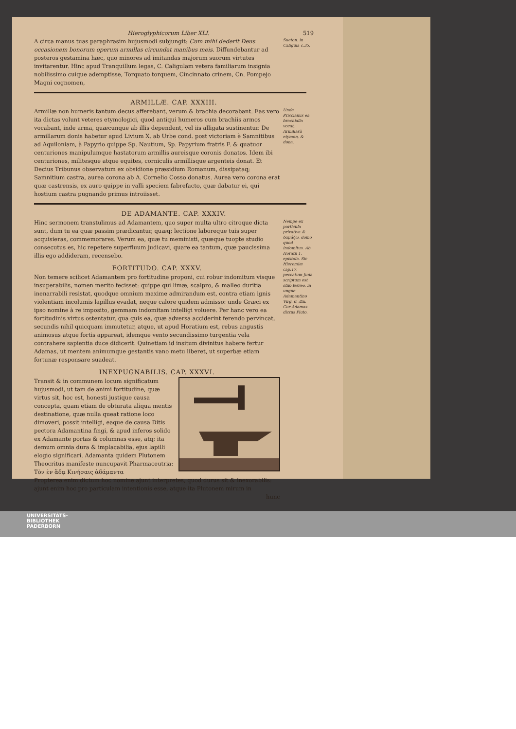Hieroglyphicorum Liber XLI. 519
A circa manus tuas paraphrasim hujusmodi subjungit: Cum mihi dederit Deus occasionem bonorum operum armillas circundat manibus meis. Diffundebantur ad posteros gestamina hæc, quo minores ad imitandas majorum suorum virtutes invitarentur. Hinc apud Tranquillum legas, C. Caligulam vetera familiarum insignia nobilissimo cuique ademptisse, Torquato torquem, Cincinnato crinem, Cn. Pompejo Magni cognomen,
Sueton. in Caligula c.35.
ARMILLÆ. CAP. XXXIII.
Armillæ non humeris tantum decus afferebant, verum & brachia decorabant. Eas vero ita dictas volunt veteres etymologici, quod antiqui humeros cum brachiis armos vocabant, inde arma, quæcunque ab illis dependent, vel iis alligata sustinentur. De armillarum donis habetur apud Livium X. ab Urbe cond. post victoriam è Samnitibus ad Aquiloniam, à Papyrio quippe Sp. Nautium, Sp. Papyrium fratris F. & quatuor centuriones manipulumque hastatorum armillis aureisque coronis donatos. Idem ibi centuriones, militesque atque equites, corniculis armillisque argenteis donat. Et Decius Tribunus observatum ex obsidione præsidium Romanum, dissipataq; Samnitium castra, aurea corona ab A. Cornelio Cosso donatus. Aurea vero corona erat quæ castrensis, ex auro quippe in valli speciem fabrefacto, quæ dabatur ei, qui hostium castra pugnando primus introiisset.
Unde Priscianus ea brachialia vocat, Armillarũ etymon, & dona.
DE ADAMANTE. CAP. XXXIV.
Hinc sermonem transtulimus ad Adamantem, quo super multa ultro citroque dicta sunt, dum tu ea quæ passim prædicantur, quæq; lectione laboreque tuis super acquisieras, commemorares. Verum ea, quæ tu meministi, quæque tuopte studio consecutus es, hic repetere superfluum judicavi, quare ea tantum, quæ paucissima illis ego addideram, recensebo.
FORTITUDO. CAP. XXXV.
Non temere scilicet Adamantem pro fortitudine proponi, cui robur indomitum visque insuperabilis, nomen merito fecisset: quippe qui limæ, scalpro, & malleo duritia inenarrabili resistat, quodque omnium maxime admirandum est, contra etiam ignis violentiam incolumis lapillus evadat, neque calore quidem admisso: unde Græci ex ipso nomine à re imposito, gemmam indomitam intelligi voluere. Per hanc vero ea fortitudinis virtus ostentatur, qua quis ea, quæ adversa acciderint ferendo pervincat, secundis nihil quicquam immutetur, atque, ut apud Horatium est, rebus angustis animosus atque fortis appareat, idemque vento secundissimo turgentia vela contrahere sapientia duce didicerit. Quinetiam id insitum divinitus habere fertur Adamas, ut mentem animumque gestantis vano metu liberet, ut superbæ etiam fortunæ responsare suadeat.
INEXPUGNABILIS. CAP. XXXVI.
Transit & in communem locum significatum hujusmodi, ut tam de animi fortitudine, quæ virtus sit, hoc est, honesti justique causa concepta, quam etiam de obturata aliqua mentis destinatione, quæ nulla queat ratione loco dimoveri, possit intelligi, eaque de causa Ditis pectora Adamantina fingi, & apud inferos solido ex Adamante portas & columnas esse, atq; ita demum omnia dura & implacabilia, ejus lapilli elogio significari. Adamanta quidem Plutonem Theocritus manifeste nuncupavit Pharmaceutria:
Τὸν ἐν ἅδᾳ Κινήσαις ἀδάμαντα
Propterea enim dictum hoc nomine ajunt interpretes, quod durus sit & inexorabilis: ajunt enim hoc pro particulam intentionis esse, atque ita Plutonem mirum in
hunc
Nempe ex particula privativa & δαμάζω, domo quod indomitus. Ab Horatii 1. epistola. Sic Hieremiæ cap.17. peccatum Juda scriptum est stilo ferreo, in ungue Adamantino Virg. 6. Æn. Cur Adamas dictus Pluto.
UNIVERSITÄTS-
BIBLIOTHEK
PADERBORN